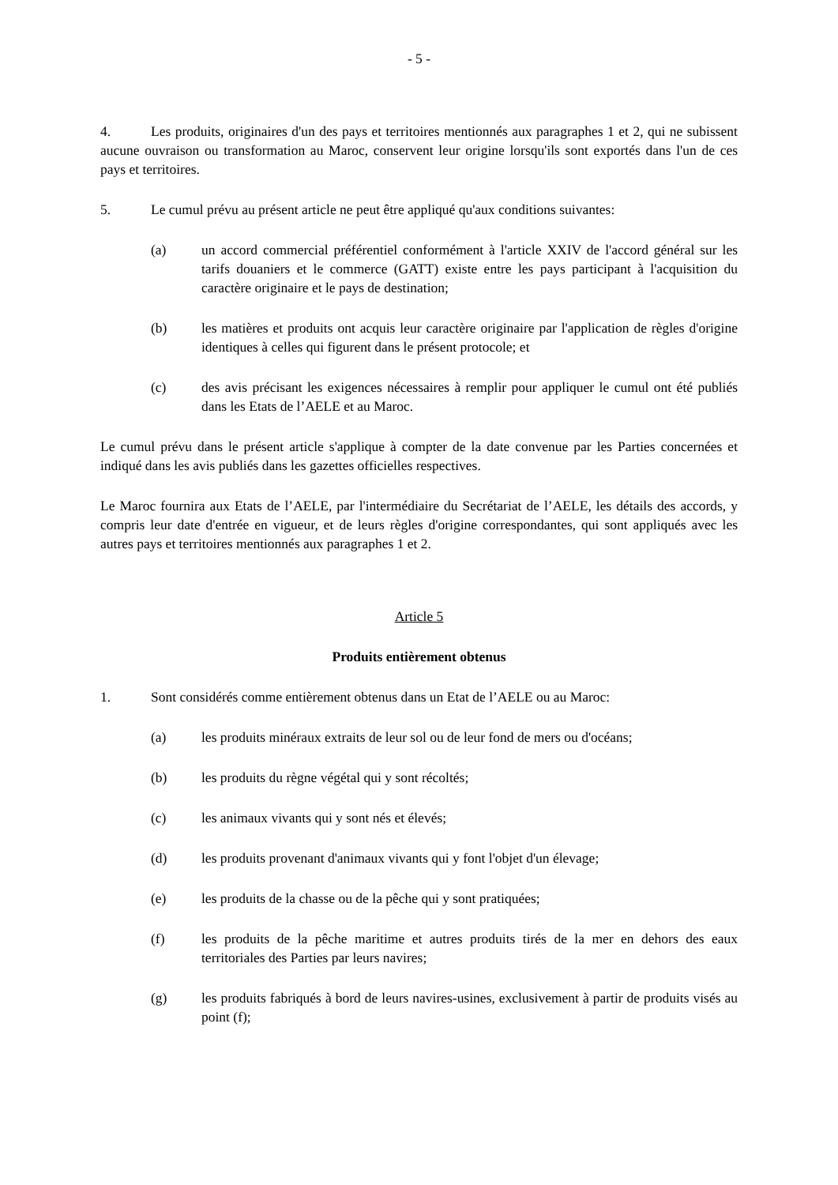- 5 -
4. Les produits, originaires d'un des pays et territoires mentionnés aux paragraphes 1 et 2, qui ne subissent aucune ouvraison ou transformation au Maroc, conservent leur origine lorsqu'ils sont exportés dans l'un de ces pays et territoires.
5. Le cumul prévu au présent article ne peut être appliqué qu'aux conditions suivantes:
(a) un accord commercial préférentiel conformément à l'article XXIV de l'accord général sur les tarifs douaniers et le commerce (GATT) existe entre les pays participant à l'acquisition du caractère originaire et le pays de destination;
(b) les matières et produits ont acquis leur caractère originaire par l'application de règles d'origine identiques à celles qui figurent dans le présent protocole; et
(c) des avis précisant les exigences nécessaires à remplir pour appliquer le cumul ont été publiés dans les Etats de l’AELE et au Maroc.
Le cumul prévu dans le présent article s'applique à compter de la date convenue par les Parties concernées et indiqué dans les avis publiés dans les gazettes officielles respectives.
Le Maroc fournira aux Etats de l’AELE, par l'intermédiaire du Secrétariat de l’AELE, les détails des accords, y compris leur date d'entrée en vigueur, et de leurs règles d'origine correspondantes, qui sont appliqués avec les autres pays et territoires mentionnés aux paragraphes 1 et 2.
Article 5
Produits entièrement obtenus
1. Sont considérés comme entièrement obtenus dans un Etat de l’AELE ou au Maroc:
(a) les produits minéraux extraits de leur sol ou de leur fond de mers ou d'océans;
(b) les produits du règne végétal qui y sont récoltés;
(c) les animaux vivants qui y sont nés et élevés;
(d) les produits provenant d'animaux vivants qui y font l'objet d'un élevage;
(e) les produits de la chasse ou de la pêche qui y sont pratiquées;
(f) les produits de la pêche maritime et autres produits tirés de la mer en dehors des eaux territoriales des Parties par leurs navires;
(g) les produits fabriqués à bord de leurs navires-usines, exclusivement à partir de produits visés au point (f);